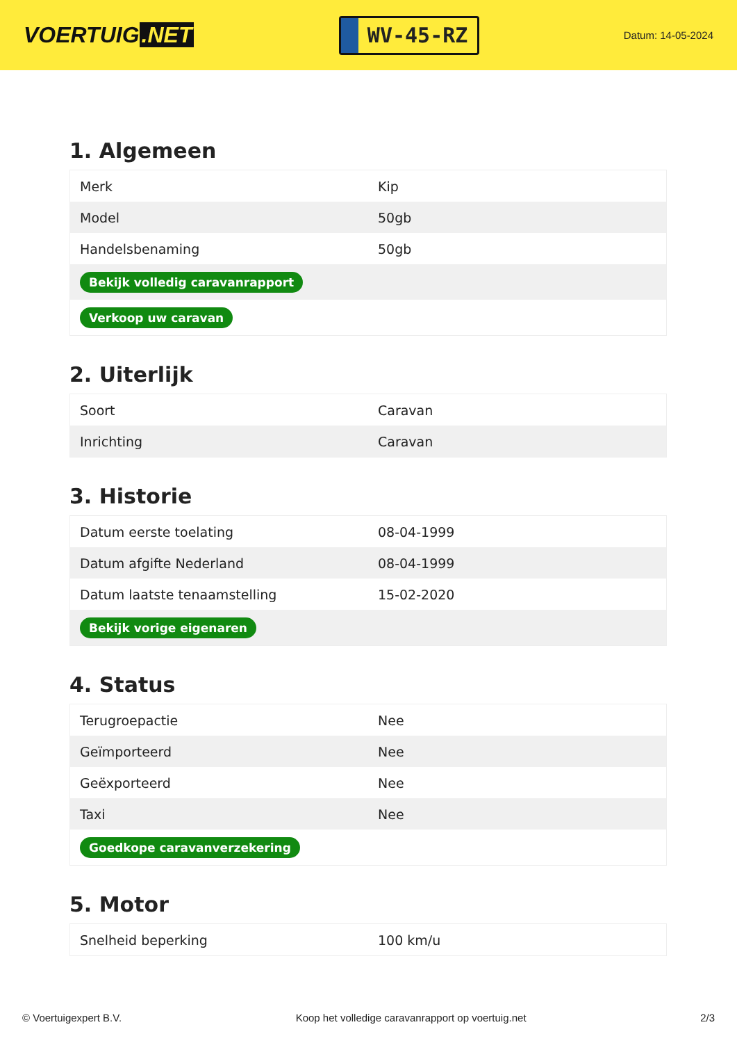VOERTUIG.NET
WV-45-RZ
Datum: 14-05-2024
1. Algemeen
| Merk | Kip |
| Model | 50gb |
| Handelsbenaming | 50gb |
| Bekijk volledig caravanrapport | |
| Verkoop uw caravan | |
2. Uiterlijk
| Soort | Caravan |
| Inrichting | Caravan |
3. Historie
| Datum eerste toelating | 08-04-1999 |
| Datum afgifte Nederland | 08-04-1999 |
| Datum laatste tenaamstelling | 15-02-2020 |
| Bekijk vorige eigenaren | |
4. Status
| Terugroepactie | Nee |
| Geïmporteerd | Nee |
| Geëxporteerd | Nee |
| Taxi | Nee |
| Goedkope caravanverzekering | |
5. Motor
| Snelheid beperking | 100 km/u |
© Voertuigexpert B.V. Koop het volledige caravanrapport op voertuig.net 2/3